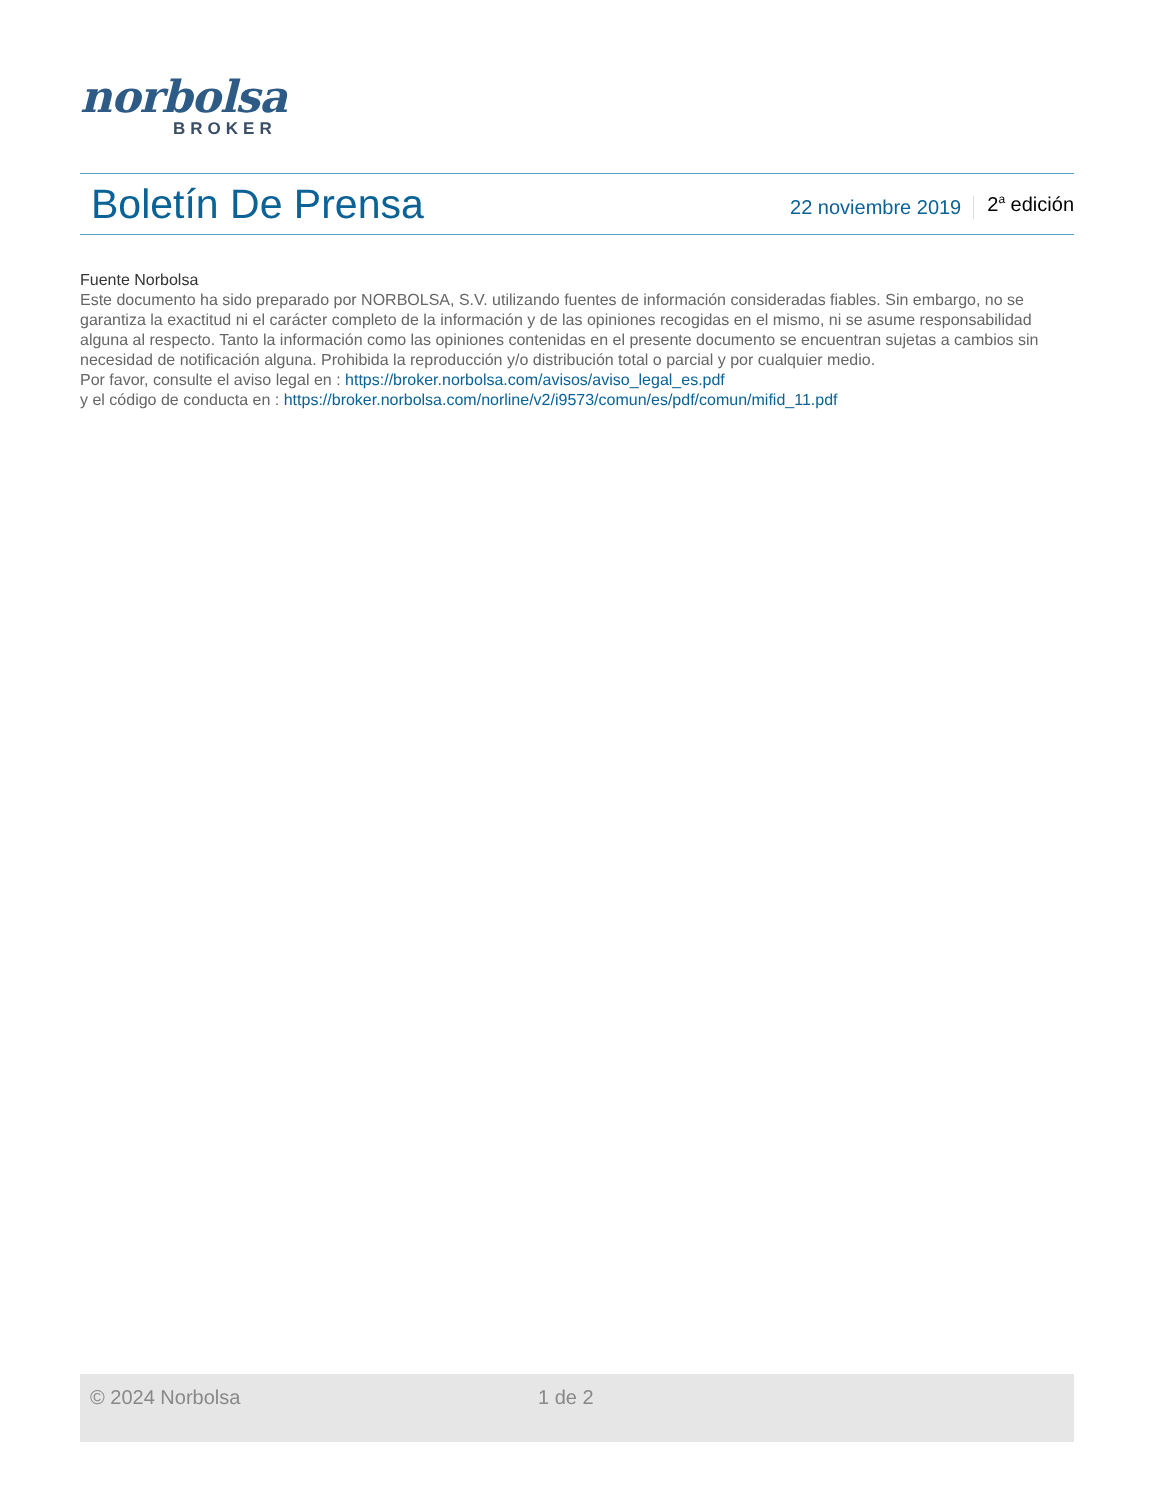norbolsa
BROKER
Boletín De Prensa
22 noviembre 2019
2<sup>a</sup> edición
Fuente Norbolsa
Este documento ha sido preparado por NORBOLSA, S.V. utilizando fuentes de información consideradas fiables. Sin embargo, no se garantiza la exactitud ni el carácter completo de la información y de las opiniones recogidas en el mismo, ni se asume responsabilidad alguna al respecto. Tanto la información como las opiniones contenidas en el presente documento se encuentran sujetas a cambios sin necesidad de notificación alguna. Prohibida la reproducción y/o distribución total o parcial y por cualquier medio.
Por favor, consulte el aviso legal en : https://broker.norbolsa.com/avisos/aviso_legal_es.pdf
y el código de conducta en : https://broker.norbolsa.com/norline/v2/i9573/comun/es/pdf/comun/mifid_11.pdf
© 2024 Norbolsa 1 de 2